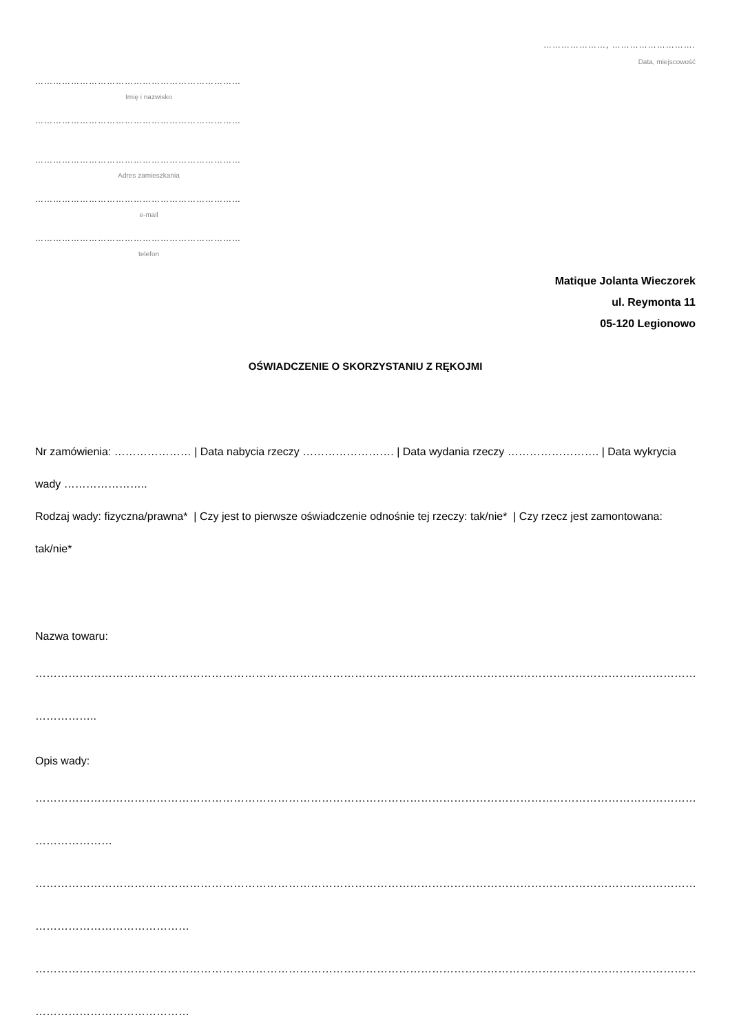…………………, ……………………….
Data, miejscowość
……………………………………………………………
Imię i nazwisko
……………………………………………………………
……………………………………………………………
Adres zamieszkania
……………………………………………………………
e-mail
……………………………………………………………
telefon
Matique Jolanta Wieczorek
ul. Reymonta 11
05-120 Legionowo
OŚWIADCZENIE O SKORZYSTANIU Z RĘKOJMI
Nr zamówienia: ………………… | Data nabycia rzeczy ……………………. | Data wydania rzeczy ……………………. | Data wykrycia wady …………………..
Rodzaj wady: fizyczna/prawna* | Czy jest to pierwsze oświadczenie odnośnie tej rzeczy: tak/nie* | Czy rzecz jest zamontowana: tak/nie*
Nazwa towaru:
…………………………………………………………………………………………………………………………………………………………………………………………
……………..
Opis wady:
…………………………………………………………………………………………………………………………………………………………………………………………
…………………
…………………………………………………………………………………………………………………………………………………………………………………………
……………………………………
…………………………………………………………………………………………………………………………………………………………………………………………
……………………………………